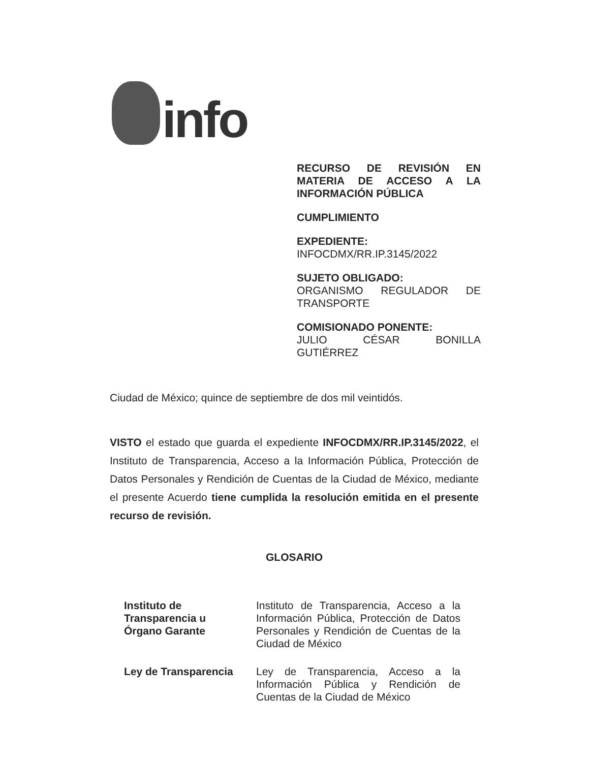info
RECURSO DE REVISIÓN EN MATERIA DE ACCESO A LA
INFORMACIÓN PÚBLICA
CUMPLIMIENTO
EXPEDIENTE:
INFOCDMX/RR.IP.3145/2022
SUJETO OBLIGADO:
ORGANISMO REGULADOR DE
TRANSPORTE
COMISIONADO PONENTE:
JULIO CÉSAR BONILLA
GUTIÉRREZ
Ciudad de México; quince de septiembre de dos mil veintidós.
VISTO el estado que guarda el expediente INFOCDMX/RR.IP.3145/2022, el Instituto de Transparencia, Acceso a la Información Pública, Protección de Datos Personales y Rendición de Cuentas de la Ciudad de México, mediante el presente Acuerdo tiene cumplida la resolución emitida en el presente recurso de revisión.
GLOSARIO
| Instituto de Transparencia u Órgano Garante | Instituto de Transparencia, Acceso a la Información Pública, Protección de Datos Personales y Rendición de Cuentas de la Ciudad de México |
| Ley de Transparencia | Ley de Transparencia, Acceso a la Información Pública y Rendición de Cuentas de la Ciudad de México |